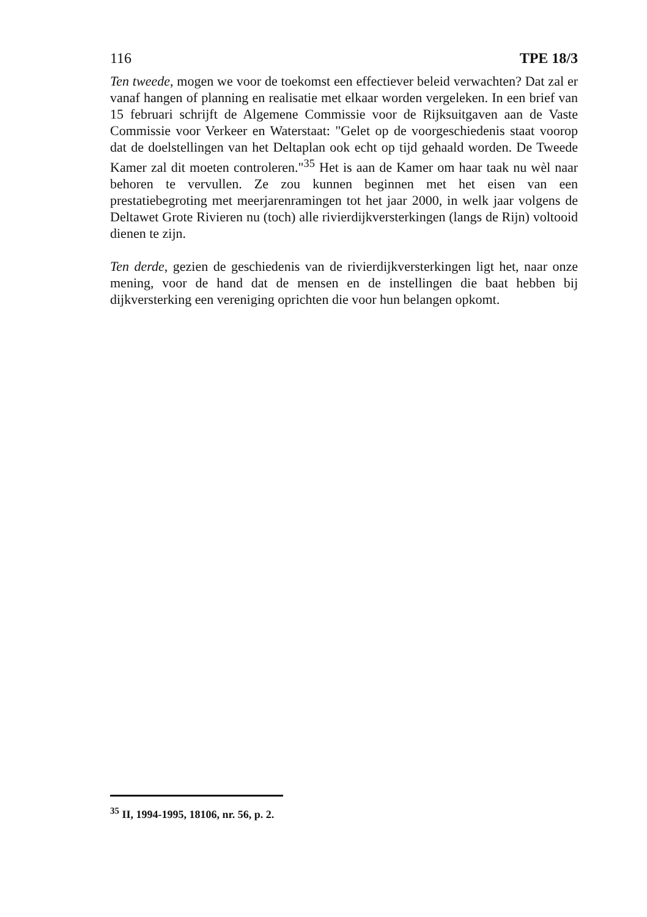116 TPE 18/3
Ten tweede, mogen we voor de toekomst een effectiever beleid verwachten? Dat zal er vanaf hangen of planning en realisatie met elkaar worden vergeleken. In een brief van 15 februari schrijft de Algemene Commissie voor de Rijksuitgaven aan de Vaste Commissie voor Verkeer en Waterstaat: "Gelet op de voorgeschiedenis staat voorop dat de doelstellingen van het Deltaplan ook echt op tijd gehaald worden. De Tweede Kamer zal dit moeten controleren."<sup>35</sup> Het is aan de Kamer om haar taak nu wèl naar behoren te vervullen. Ze zou kunnen beginnen met het eisen van een prestatiebegroting met meerjarenramingen tot het jaar 2000, in welk jaar volgens de Deltawet Grote Rivieren nu (toch) alle rivierdijkversterkingen (langs de Rijn) voltooid dienen te zijn.
Ten derde, gezien de geschiedenis van de rivierdijkversterkingen ligt het, naar onze mening, voor de hand dat de mensen en de instellingen die baat hebben bij dijkversterking een vereniging oprichten die voor hun belangen opkomt.
<sup>35</sup> II, 1994-1995, 18106, nr. 56, p. 2.